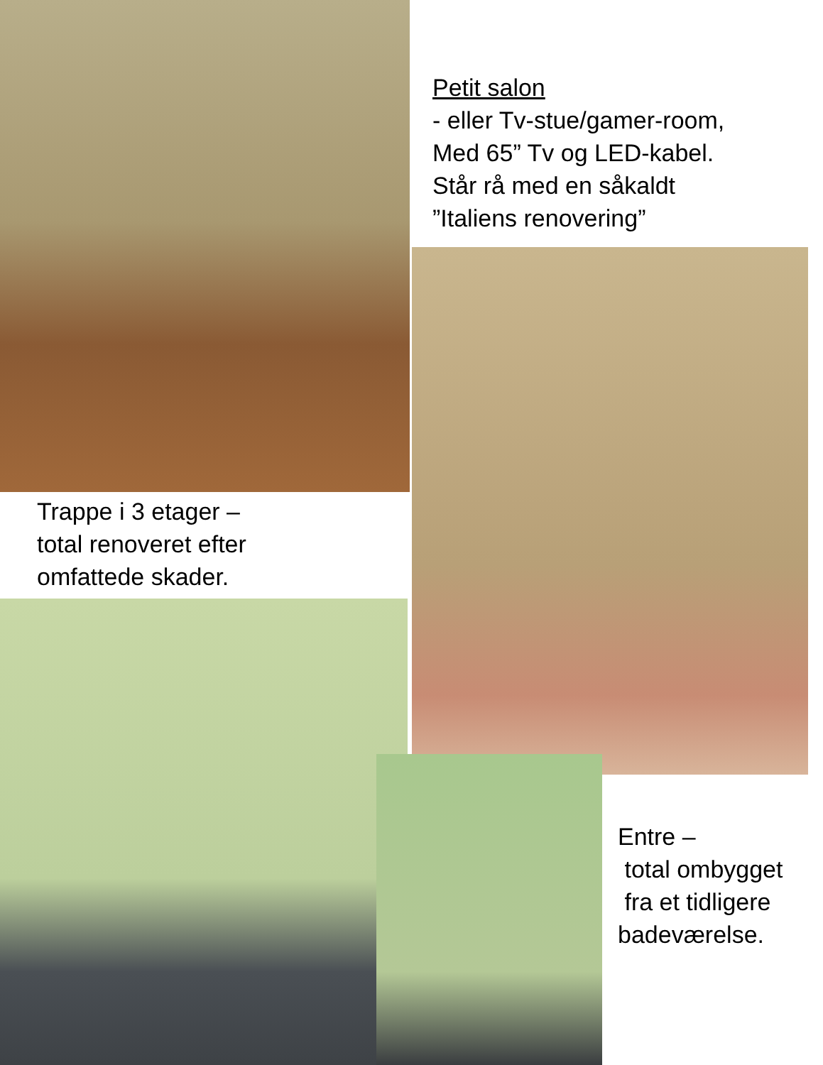Petit salon
- eller Tv-stue/gamer-room,
Med 65” Tv og LED-kabel.
Står rå med en såkaldt
”Italiens renovering”
Trappe i 3 etager –
total renoveret efter
omfattede skader.
Entre –
total ombygget
fra et tidligere
badeværelse.